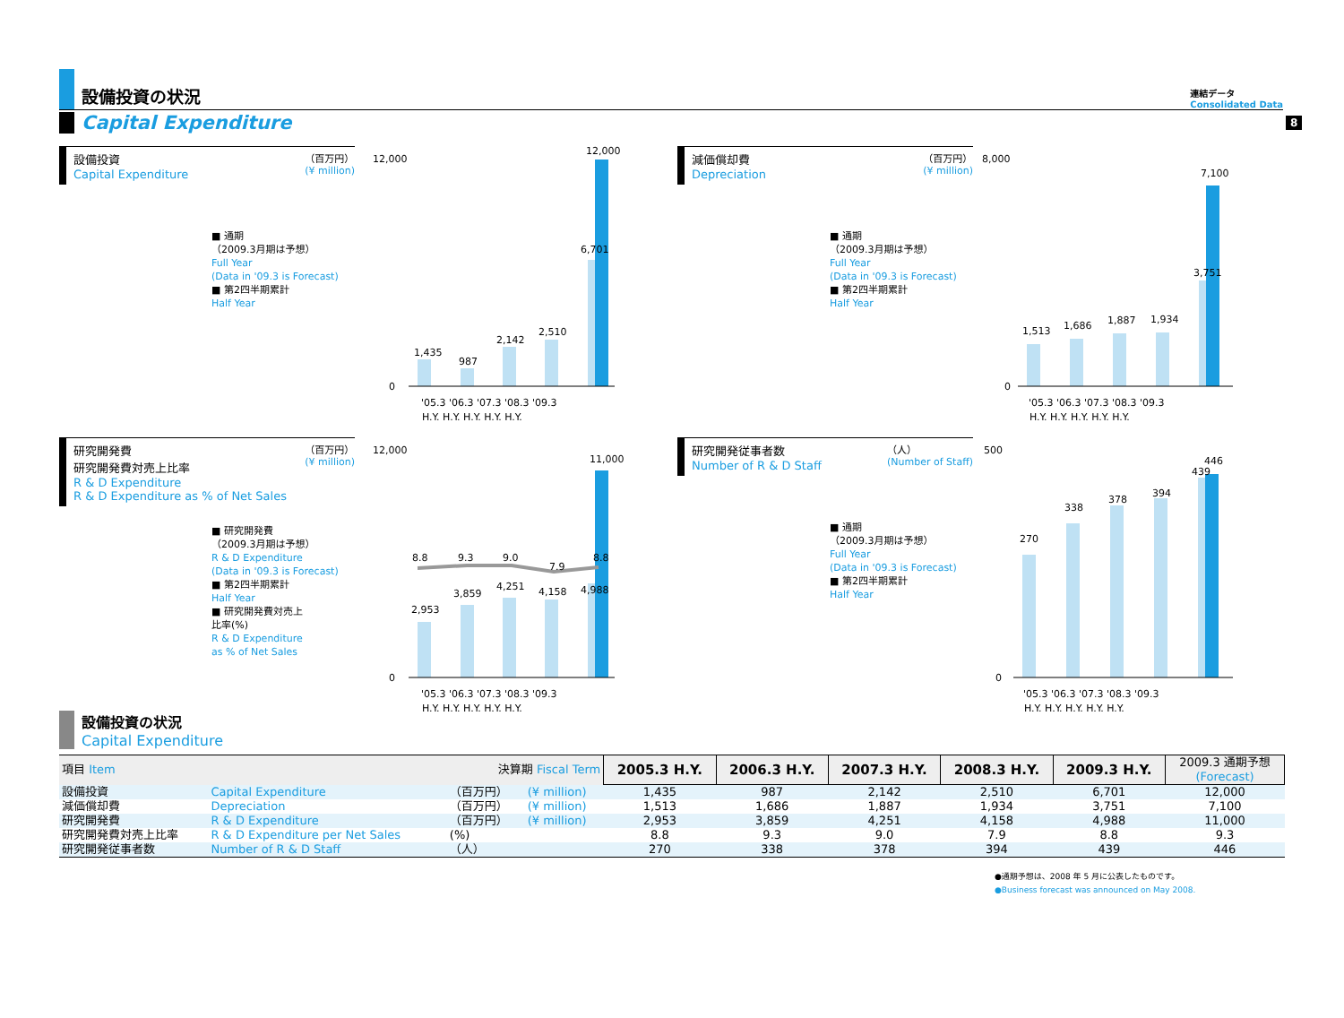8
設備投資の状況
連結データ
Consolidated Data
Capital Expenditure
設備投資
Capital Expenditure
（百万円）
(¥ million)
■ 通期
（2009.3月期は予想）
Full Year
(Data in '09.3 is Forecast)
■ 第2四半期累計
Half Year
12,000
0
1,435
987
2,142
2,510
6,701
12,000
'05.3 '06.3 '07.3 '08.3 '09.3
H.Y. H.Y. H.Y. H.Y. H.Y.
減価償却費
Depreciation
（百万円）
(¥ million)
■ 通期
（2009.3月期は予想）
Full Year
(Data in '09.3 is Forecast)
■ 第2四半期累計
Half Year
8,000
0
1,513
1,686
1,887
1,934
3,751
7,100
'05.3 '06.3 '07.3 '08.3 '09.3
H.Y. H.Y. H.Y. H.Y. H.Y.
研究開発費
研究開発費対売上比率
R & D Expenditure
R & D Expenditure as % of Net Sales
（百万円）
(¥ million)
■ 研究開発費
（2009.3月期は予想）
R & D Expenditure
(Data in '09.3 is Forecast)
■ 第2四半期累計
Half Year
■ 研究開発費対売上
比率(%)
R & D Expenditure
as % of Net Sales
12,000
0
2,953
3,859
4,251
4,158
4,988
11,000
8.8
9.3
9.0
7.9
8.8
'05.3 '06.3 '07.3 '08.3 '09.3
H.Y. H.Y. H.Y. H.Y. H.Y.
研究開発従事者数
Number of R & D Staff
（人）
(Number of Staff)
■ 通期
（2009.3月期は予想）
Full Year
(Data in '09.3 is Forecast)
■ 第2四半期累計
Half Year
500
0
270
338
378
394
439
446
'05.3 '06.3 '07.3 '08.3 '09.3
H.Y. H.Y. H.Y. H.Y. H.Y.
設備投資の状況
Capital Expenditure
| 項目 Item 決算期 Fiscal Term | | | | 2005.3 H.Y. | 2006.3 H.Y. | 2007.3 H.Y. | 2008.3 H.Y. | 2009.3 H.Y. | 2009.3 通期予想 (Forecast) |
| 設備投資 | Capital Expenditure | （百万円） | (¥ million) | 1,435 | 987 | 2,142 | 2,510 | 6,701 | 12,000 |
| 減価償却費 | Depreciation | （百万円） | (¥ million) | 1,513 | 1,686 | 1,887 | 1,934 | 3,751 | 7,100 |
| 研究開発費 | R & D Expenditure | （百万円） | (¥ million) | 2,953 | 3,859 | 4,251 | 4,158 | 4,988 | 11,000 |
| 研究開発費対売上比率 | R & D Expenditure per Net Sales | (%) | | 8.8 | 9.3 | 9.0 | 7.9 | 8.8 | 9.3 |
| 研究開発従事者数 | Number of R & D Staff | （人） | | 270 | 338 | 378 | 394 | 439 | 446 |
●通期予想は、2008 年 5 月に公表したものです。
●Business forecast was announced on May 2008.